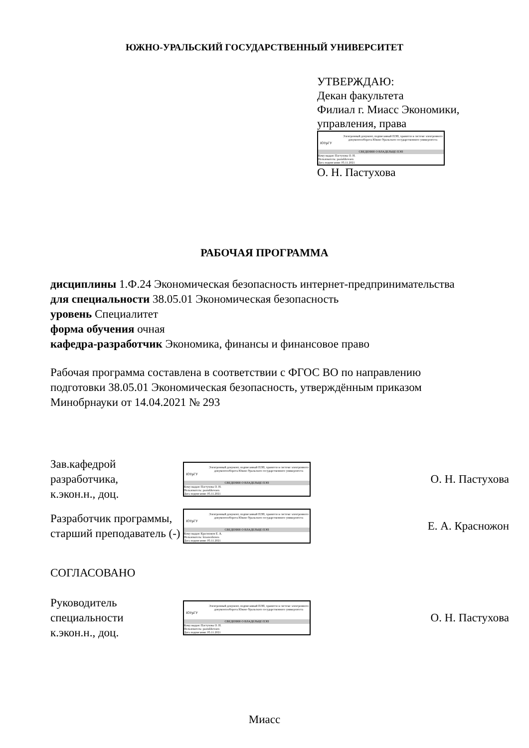ЮЖНО-УРАЛЬСКИЙ ГОСУДАРСТВЕННЫЙ УНИВЕРСИТЕТ
УТВЕРЖДАЮ:
Декан факультета
Филиал г. Миасс Экономики,
управления, права
ЮУрГУ
Электронный документ, подписанный ПЭП, хранится в системе электронного документооборота Южно-Уральского государственного университета
СВЕДЕНИЯ О ВЛАДЕЛЬЦЕ ПЭП
Кому выдан: Пастухова О. Н.
Пользователь: pastukhovaon
Дата подписания: 05.11.2021
О. Н. Пастухова
РАБОЧАЯ ПРОГРАММА
дисциплины 1.Ф.24 Экономическая безопасность интернет-предпринимательства
для специальности 38.05.01 Экономическая безопасность
уровень Специалитет
форма обучения очная
кафедра-разработчик Экономика, финансы и финансовое право
Рабочая программа составлена в соответствии с ФГОС ВО по направлению
подготовки 38.05.01 Экономическая безопасность, утверждённым приказом
Минобрнауки от 14.04.2021 № 293
Зав.кафедрой разработчика,
к.экон.н., доц.
ЮУрГУ
Электронный документ, подписанный ПЭП, хранится в системе электронного документооборота Южно-Уральского государственного университета
СВЕДЕНИЯ О ВЛАДЕЛЬЦЕ ПЭП
Кому выдан: Пастухова О. Н.
Пользователь: pastukhovaon
Дата подписания: 05.11.2021
О. Н. Пастухова
Разработчик программы,
старший преподаватель (-)
ЮУрГУ
Электронный документ, подписанный ПЭП, хранится в системе электронного документооборота Южно-Уральского государственного университета
СВЕДЕНИЯ О ВЛАДЕЛЬЦЕ ПЭП
Кому выдан: Красножон Е. А.
Пользователь: krasnozhonea
Дата подписания: 05.11.2021
Е. А. Красножон
СОГЛАСОВАНО
Руководитель специальности
к.экон.н., доц.
ЮУрГУ
Электронный документ, подписанный ПЭП, хранится в системе электронного документооборота Южно-Уральского государственного университета
СВЕДЕНИЯ О ВЛАДЕЛЬЦЕ ПЭП
Кому выдан: Пастухова О. Н.
Пользователь: pastukhovaon
Дата подписания: 05.11.2021
О. Н. Пастухова
Миасс